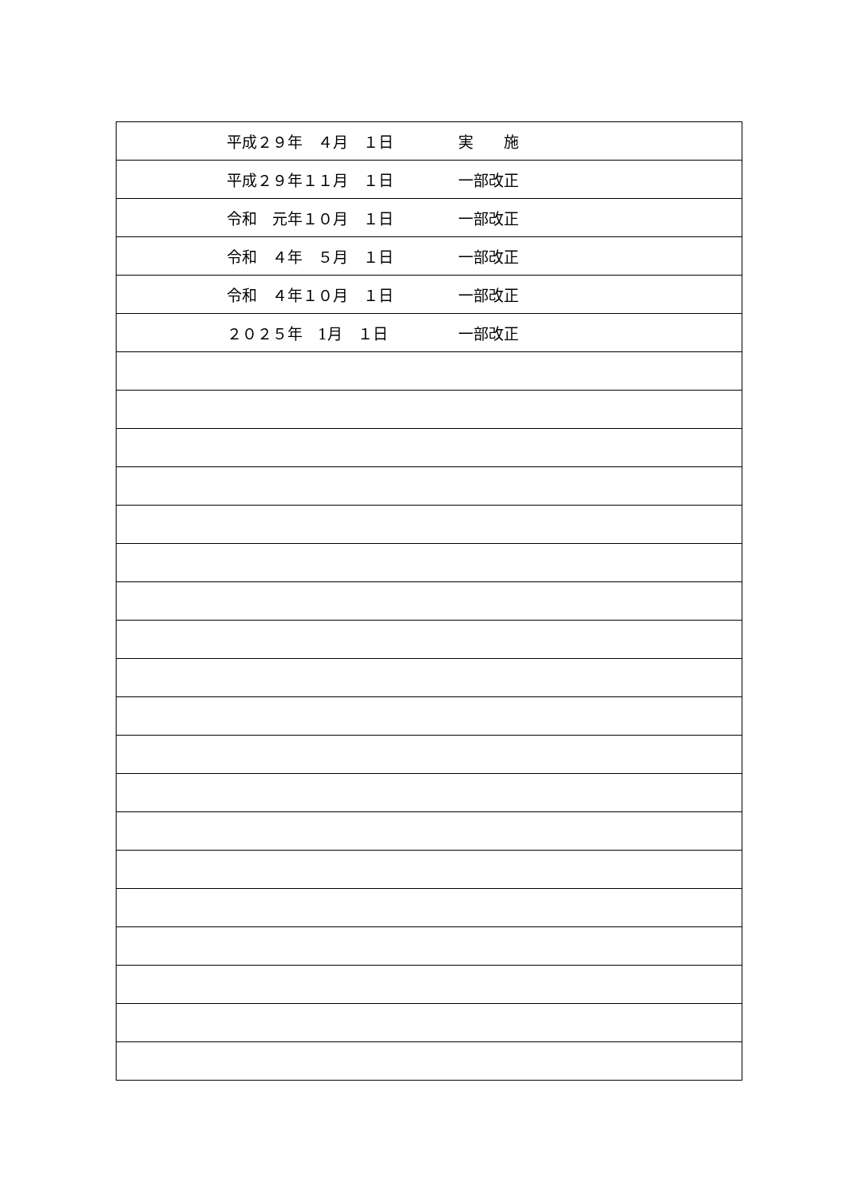| 平成２９年 ４月 １日 | 実 施 |
| 平成２９年１１月 １日 | 一部改正 |
| 令和 元年１０月 １日 | 一部改正 |
| 令和 ４年 ５月 １日 | 一部改正 |
| 令和 ４年１０月 １日 | 一部改正 |
| ２０２５年 1月 １日 | 一部改正 |